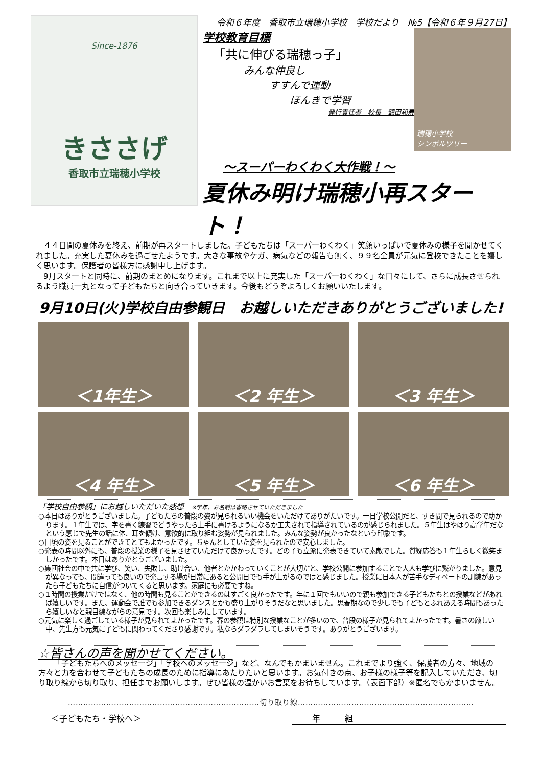Since-1876
きささげ
香取市立瑞穂小学校
令和６年度　香取市立瑞穂小学校　学校だより　№5【令和６年９月27日】
学校教育目標
「共に伸びる瑞穂っ子」
みんな仲良し
すすんで運動
ほんきで学習
発行責任者　校長　鶴田和寿
瑞穂小学校
シンボルツリー
～スーパーわくわく大作戦！～
夏休み明け瑞穂小再スタート！
　４４日間の夏休みを終え、前期が再スタートしました。子どもたちは「スーパーわくわく」笑顔いっぱいで夏休みの様子を聞かせてくれました。充実した夏休みを過ごせたようです。大きな事故やケガ、病気などの報告も無く、９９名全員が元気に登校できたことを嬉しく思います。保護者の皆様方に感謝申し上げます。
　9月スタートと同時に、前期のまとめになります。これまで以上に充実した「スーパーわくわく」な日々にして、さらに成長させられるよう職員一丸となって子どもたちと向き合っていきます。今後もどうぞよろしくお願いいたします。
9月10日(火)学校自由参観日　お越しいただきありがとうございました!
＜1年生＞
＜2 年生＞
＜3 年生＞
＜4 年生＞
＜5 年生＞
＜6 年生＞
「学校自由参観」にお越しいただいた感想　※学年、お名前は省略させていただきました
○本日はありがとうございました。子どもたちの普段の姿が見られるいい機会をいただけてありがたいです。一日学校公開だと、すき間で見られるので助かります。１年生では、字を書く練習でどうやったら上手に書けるようになるか工夫されて指導されているのが感じられました。５年生はやはり高学年だなという感じで先生の話に体、耳を傾け、意欲的に取り組む姿勢が見られました。みんな姿勢が良かったなという印象です。
○日頃の姿を見ることができてとてもよかったです。ちゃんとしていた姿を見られたので安心しました。
○発表の時間以外にも、普段の授業の様子を見させていただけて良かったです。どの子も立派に発表できていて素敵でした。質疑応答も１年生らしく微笑ましかったです。本日はありがとうございました。
○集団社会の中で共に学び、笑い、失敗し、助け合い、他者とかかわっていくことが大切だと、学校公開に参加することで大人も学びに繋がりました。意見が異なっても、間違っても良いので発言する場が日常にあると公開日でも手が上がるのではと感じました。授業に日本人が苦手なディベートの訓練があったら子どもたちに自信がついてくると思います。家庭にも必要ですね。
○１時間の授業だけではなく、他の時間も見ることができるのはすごく良かったです。年に１回でもいいので親も参加できる子どもたちとの授業などがあれば嬉しいです。また、運動会で誰でも参加できるダンスとかも盛り上がりそうだなと思いました。思春期なので少しでも子どもとふれあえる時間もあったら嬉しいなと親目線ながらの意見です。次回も楽しみにしています。
○元気に楽しく過ごしている様子が見られてよかったです。春の参観は特別な授業なことが多いので、普段の様子が見られてよかったです。暑さの厳しい中、先生方も元気に子どもに関わってくださり感謝です。私ならダラダラしてしまいそうです。ありがとうございます。
☆皆さんの声を聞かせてください。
「子どもたちへのメッセージ」「学校へのメッセージ」など、なんでもかまいません。これまでより強く、保護者の方々、地域の方々と力を合わせて子どもたちの成長のために指導にあたりたいと思います。お気付きの点、お子様の様子等を記入していただき、切り取り線から切り取り、担任までお願いします。ぜひ皆様の温かいお言葉をお待ちしています。（表面下部）※匿名でもかまいません。
…………………………………………………………………切り取り線……………………………………………………………
＜子どもたち・学校へ＞ 年　　　組